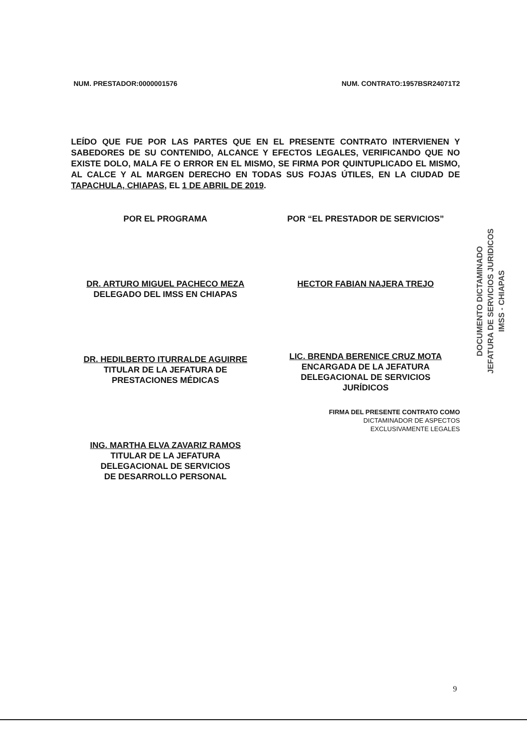NUM. PRESTADOR:0000001576 NUM. CONTRATO:1957BSR24071T2
LEÍDO QUE FUE POR LAS PARTES QUE EN EL PRESENTE CONTRATO INTERVIENEN Y SABEDORES DE SU CONTENIDO, ALCANCE Y EFECTOS LEGALES, VERIFICANDO QUE NO EXISTE DOLO, MALA FE O ERROR EN EL MISMO, SE FIRMA POR QUINTUPLICADO EL MISMO, AL CALCE Y AL MARGEN DERECHO EN TODAS SUS FOJAS ÚTILES, EN LA CIUDAD DE TAPACHULA, CHIAPAS, EL 1 DE ABRIL DE 2019.
POR EL PROGRAMA
DR. ARTURO MIGUEL PACHECO MEZA
DELEGADO DEL IMSS EN CHIAPAS
DR. HEDILBERTO ITURRALDE AGUIRRE
TITULAR DE LA JEFATURA DE
PRESTACIONES MÉDICAS
ING. MARTHA ELVA ZAVARIZ RAMOS
TITULAR DE LA JEFATURA
DELEGACIONAL DE SERVICIOS
DE DESARROLLO PERSONAL
POR “EL PRESTADOR DE SERVICIOS”
HECTOR FABIAN NAJERA TREJO
LIC. BRENDA BERENICE CRUZ MOTA
ENCARGADA DE LA JEFATURA
DELEGACIONAL DE SERVICIOS
JURÍDICOS
FIRMA DEL PRESENTE CONTRATO COMO
DICTAMINADOR DE ASPECTOS
EXCLUSIVAMENTE LEGALES
DOCUMENTO DICTAMINADO
JEFATURA DE SERVICIOS JURIDICOS
IMSS - CHIAPAS
9